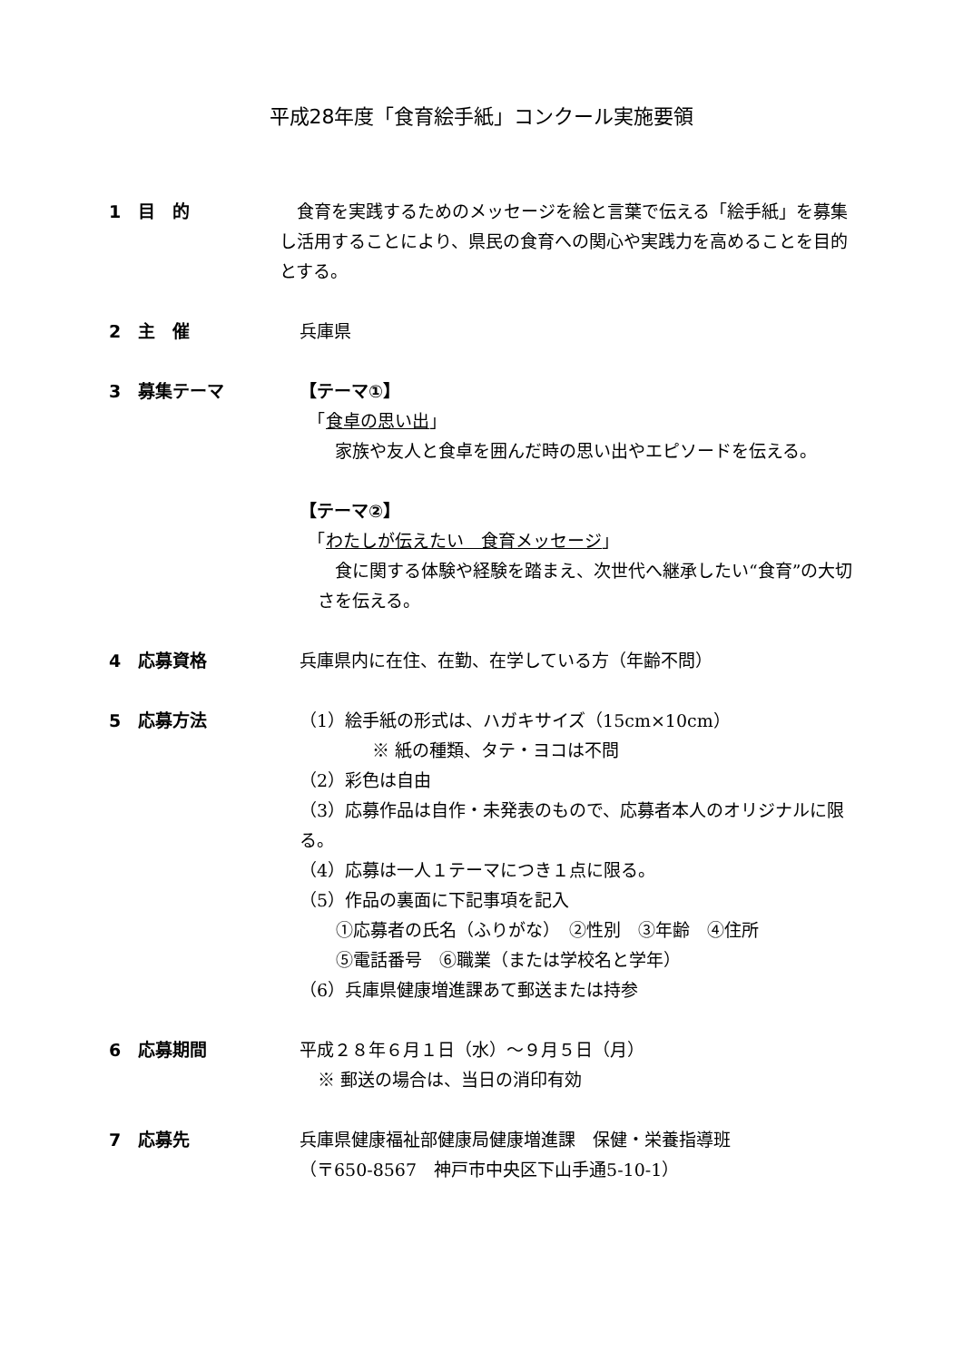平成28年度「食育絵手紙」コンクール実施要領
1　目　的 　食育を実践するためのメッセージを絵と言葉で伝える「絵手紙」を募集し活用することにより、県民の食育への関心や実践力を高めることを目的とする。
2　主　催 兵庫県
3　募集テーマ 【テーマ①】
　「食卓の思い出」
　家族や友人と食卓を囲んだ時の思い出やエピソードを伝える。
【テーマ②】
　「わたしが伝えたい　食育メッセージ」
　食に関する体験や経験を踏まえ、次世代へ継承したい“食育”の大切さを伝える。
4　応募資格 兵庫県内に在住、在勤、在学している方（年齢不問）
5　応募方法 （1）絵手紙の形式は、ハガキサイズ（15cm×10cm）
※ 紙の種類、タテ・ヨコは不問
（2）彩色は自由
（3）応募作品は自作・未発表のもので、応募者本人のオリジナルに限る。
（4）応募は一人１テーマにつき１点に限る。
（5）作品の裏面に下記事項を記入
①応募者の氏名（ふりがな）　②性別　③年齢　④住所
⑤電話番号　⑥職業（または学校名と学年）
（6）兵庫県健康増進課あて郵送または持参
6　応募期間 平成２８年６月１日（水）～９月５日（月）
※ 郵送の場合は、当日の消印有効
7　応募先 兵庫県健康福祉部健康局健康増進課　保健・栄養指導班
（〒650-8567　神戸市中央区下山手通5-10-1）